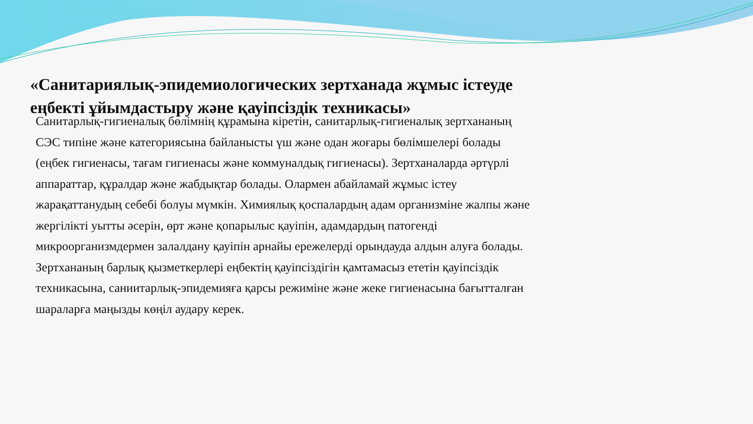«Санитариялық-эпидемиологических зертханада жұмыс істеуде еңбекті ұйымдастыру және қауіпсіздік техникасы»
Санитарлық-гигиеналық бөлімнің құрамына кіретін, санитарлық-гигиеналық зертхананың СЭС типіне және категориясына байланысты үш және одан жоғары бөлімшелері болады (еңбек гигиенасы, тағам гигиенасы және коммуналдық гигиенасы). Зертханаларда әртүрлі аппараттар, құралдар және жабдықтар болады. Олармен абайламай жұмыс істеу жарақаттанудың себебі болуы мүмкін. Химиялық қоспалардың адам организміне жалпы және жергілікті уытты әсерін, өрт және қопарылыс қауіпін, адамдардың патогенді микроорганизмдермен залалдану қауіпін арнайы ережелерді орындауда алдын алуға болады. Зертхананың барлық қызметкерлері еңбектің қауіпсіздігін қамтамасыз ететін қауіпсіздік техникасына, саниитарлық-эпидемияға қарсы режиміне және жеке гигиенасына бағытталған шараларға маңызды көңіл аудару керек.